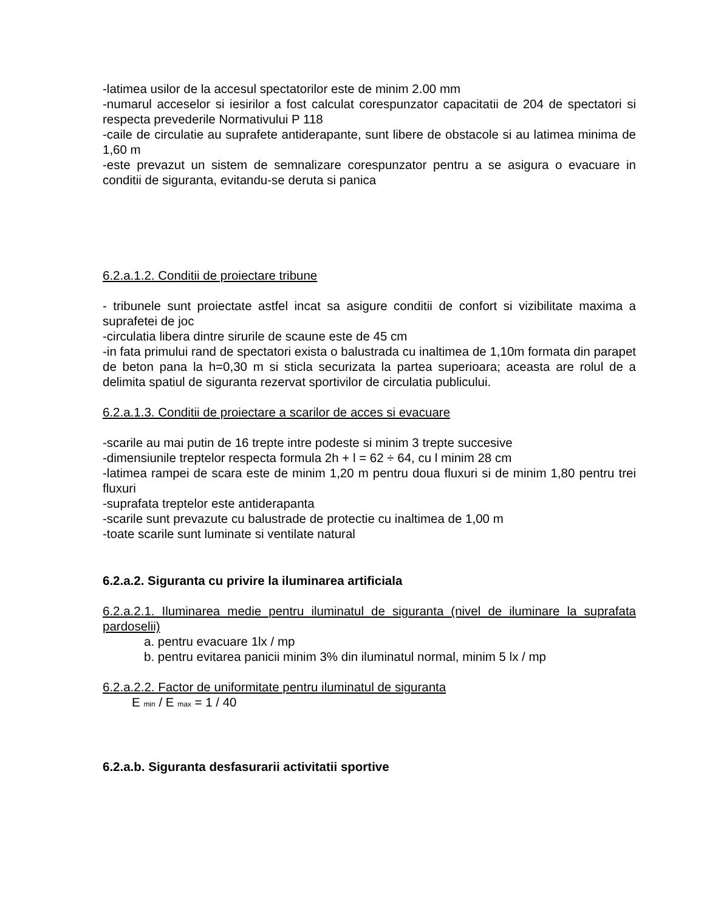-latimea usilor de la accesul spectatorilor este de minim 2.00 mm
-numarul acceselor si iesirilor a fost calculat corespunzator capacitatii de 204 de spectatori si respecta prevederile Normativului P 118
-caile de circulatie au suprafete antiderapante, sunt libere de obstacole si au latimea minima de 1,60 m
-este prevazut un sistem de semnalizare corespunzator pentru a se asigura o evacuare in conditii de siguranta, evitandu-se deruta si panica
6.2.a.1.2. Conditii de proiectare tribune
- tribunele sunt proiectate astfel incat sa asigure conditii de confort si vizibilitate maxima a suprafetei de joc
-circulatia libera dintre sirurile de scaune este de 45 cm
-in fata primului rand de spectatori exista o balustrada cu inaltimea de 1,10m formata din parapet de beton pana la h=0,30 m si sticla securizata la partea superioara; aceasta are rolul de a delimita spatiul de siguranta rezervat sportivilor de circulatia publicului.
6.2.a.1.3. Conditii de proiectare a scarilor de acces si evacuare
-scarile au mai putin de 16 trepte intre podeste si minim 3 trepte succesive
-dimensiunile treptelor respecta formula 2h + l = 62 ÷ 64, cu l minim 28 cm
-latimea rampei de scara este de minim 1,20 m pentru doua fluxuri si de minim 1,80 pentru trei fluxuri
-suprafata treptelor este antiderapanta
-scarile sunt prevazute cu balustrade de protectie cu inaltimea de 1,00 m
-toate scarile sunt luminate si ventilate natural
6.2.a.2. Siguranta cu privire la iluminarea artificiala
6.2.a.2.1. Iluminarea medie pentru iluminatul de siguranta (nivel de iluminare la suprafata pardoselii)
a. pentru evacuare 1lx / mp
b. pentru evitarea panicii minim 3% din iluminatul normal, minim 5 lx / mp
6.2.a.2.2. Factor de uniformitate pentru iluminatul de siguranta
E min / E max = 1 / 40
6.2.a.b. Siguranta desfasurarii activitatii sportive